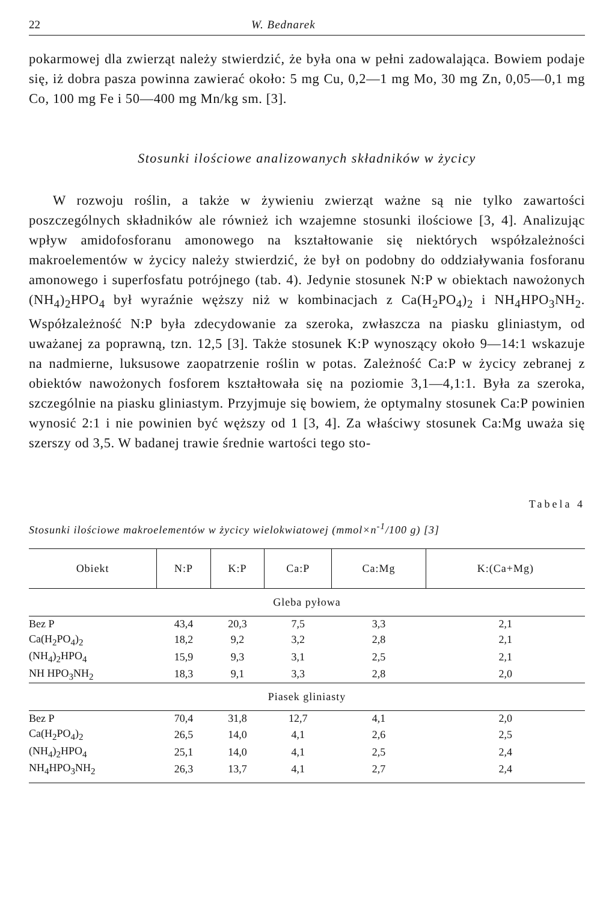22 W. Bednarek
pokarmowej dla zwierząt należy stwierdzić, że była ona w pełni zadowalająca. Bowiem podaje się, iż dobra pasza powinna zawierać około: 5 mg Cu, 0,2—1 mg Mo, 30 mg Zn, 0,05—0,1 mg Co, 100 mg Fe i 50—400 mg Mn/kg sm. [3].
Stosunki ilościowe analizowanych składników w życicy
W rozwoju roślin, a także w żywieniu zwierząt ważne są nie tylko zawartości poszczególnych składników ale również ich wzajemne stosunki ilościowe [3, 4]. Analizując wpływ amidofosforanu amonowego na kształtowanie się niektórych współzależności makroelementów w życicy należy stwierdzić, że był on podobny do oddziaływania fosforanu amonowego i superfosfatu potrójnego (tab. 4). Jedynie stosunek N:P w obiektach nawożonych (NH<sub>4</sub>)<sub>2</sub>HPO<sub>4</sub> był wyraźnie węższy niż w kombinacjach z Ca(H<sub>2</sub>PO<sub>4</sub>)<sub>2</sub> i NH<sub>4</sub>HPO<sub>3</sub>NH<sub>2</sub>. Współzależność N:P była zdecydowanie za szeroka, zwłaszcza na piasku gliniastym, od uważanej za poprawną, tzn. 12,5 [3]. Także stosunek K:P wynoszący około 9—14:1 wskazuje na nadmierne, luksusowe zaopatrzenie roślin w potas. Zależność Ca:P w życicy zebranej z obiektów nawożonych fosforem kształtowała się na poziomie 3,1—4,1:1. Była za szeroka, szczególnie na piasku gliniastym. Przyjmuje się bowiem, że optymalny stosunek Ca:P powinien wynosić 2:1 i nie powinien być węższy od 1 [3, 4]. Za właściwy stosunek Ca:Mg uważa się szerszy od 3,5. W badanej trawie średnie wartości tego sto-
Tabela 4
Stosunki ilościowe makroelementów w życicy wielokwiatowej (mmol×n<sup>-1</sup>/100 g) [3]
| Obiekt | N:P | K:P | Ca:P | Ca:Mg | K:(Ca+Mg) |
| --- | --- | --- | --- | --- | --- |
| Gleba pyłowa | | | | | |
| Bez P | 43,4 | 20,3 | 7,5 | 3,3 | 2,1 |
| Ca(H<sub>2</sub>PO<sub>4</sub>)<sub>2</sub> | 18,2 | 9,2 | 3,2 | 2,8 | 2,1 |
| (NH<sub>4</sub>)<sub>2</sub>HPO<sub>4</sub> | 15,9 | 9,3 | 3,1 | 2,5 | 2,1 |
| NH HPO<sub>3</sub>NH<sub>2</sub> | 18,3 | 9,1 | 3,3 | 2,8 | 2,0 |
| Piasek gliniasty | | | | | |
| Bez P | 70,4 | 31,8 | 12,7 | 4,1 | 2,0 |
| Ca(H<sub>2</sub>PO<sub>4</sub>)<sub>2</sub> | 26,5 | 14,0 | 4,1 | 2,6 | 2,5 |
| (NH<sub>4</sub>)<sub>2</sub>HPO<sub>4</sub> | 25,1 | 14,0 | 4,1 | 2,5 | 2,4 |
| NH<sub>4</sub>HPO<sub>3</sub>NH<sub>2</sub> | 26,3 | 13,7 | 4,1 | 2,7 | 2,4 |